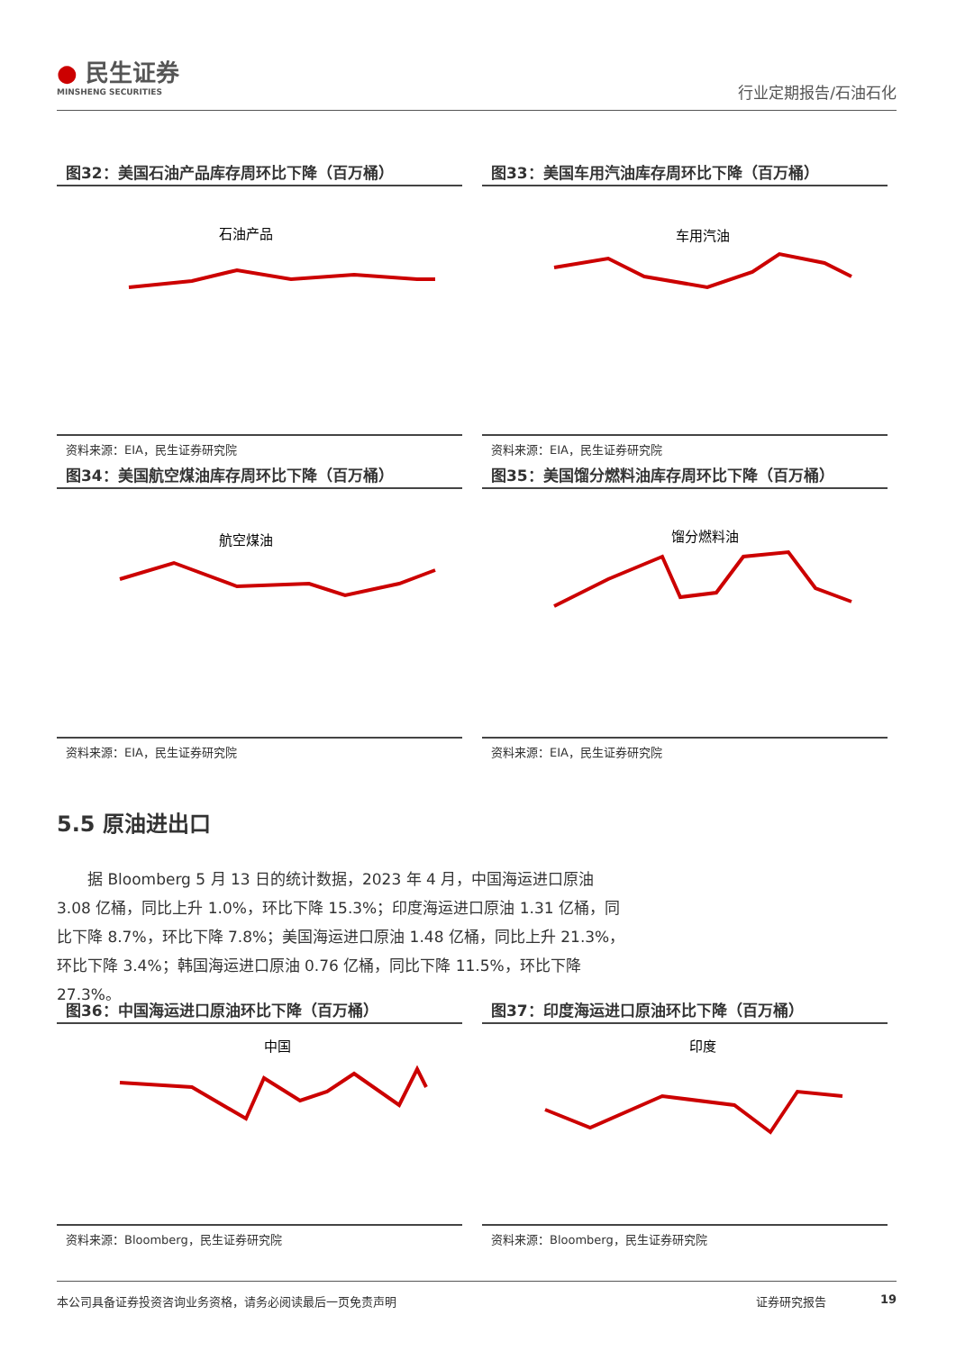● 民生证券
MINSHENG SECURITIES
行业定期报告/石油石化
图32：美国石油产品库存周环比下降（百万桶）
石油产品
资料来源：EIA，民生证券研究院
图33：美国车用汽油库存周环比下降（百万桶）
车用汽油
资料来源：EIA，民生证券研究院
图34：美国航空煤油库存周环比下降（百万桶）
航空煤油
资料来源：EIA，民生证券研究院
图35：美国馏分燃料油库存周环比下降（百万桶）
馏分燃料油
资料来源：EIA，民生证券研究院
5.5 原油进出口
据 Bloomberg 5 月 13 日的统计数据，2023 年 4 月，中国海运进口原油 3.08 亿桶，同比上升 1.0%，环比下降 15.3%；印度海运进口原油 1.31 亿桶，同比下降 8.7%，环比下降 7.8%；美国海运进口原油 1.48 亿桶，同比上升 21.3%，环比下降 3.4%；韩国海运进口原油 0.76 亿桶，同比下降 11.5%，环比下降 27.3%。
图36：中国海运进口原油环比下降（百万桶）
中国
资料来源：Bloomberg，民生证券研究院
图37：印度海运进口原油环比下降（百万桶）
印度
资料来源：Bloomberg，民生证券研究院
本公司具备证券投资咨询业务资格，请务必阅读最后一页免责声明 证券研究报告 19